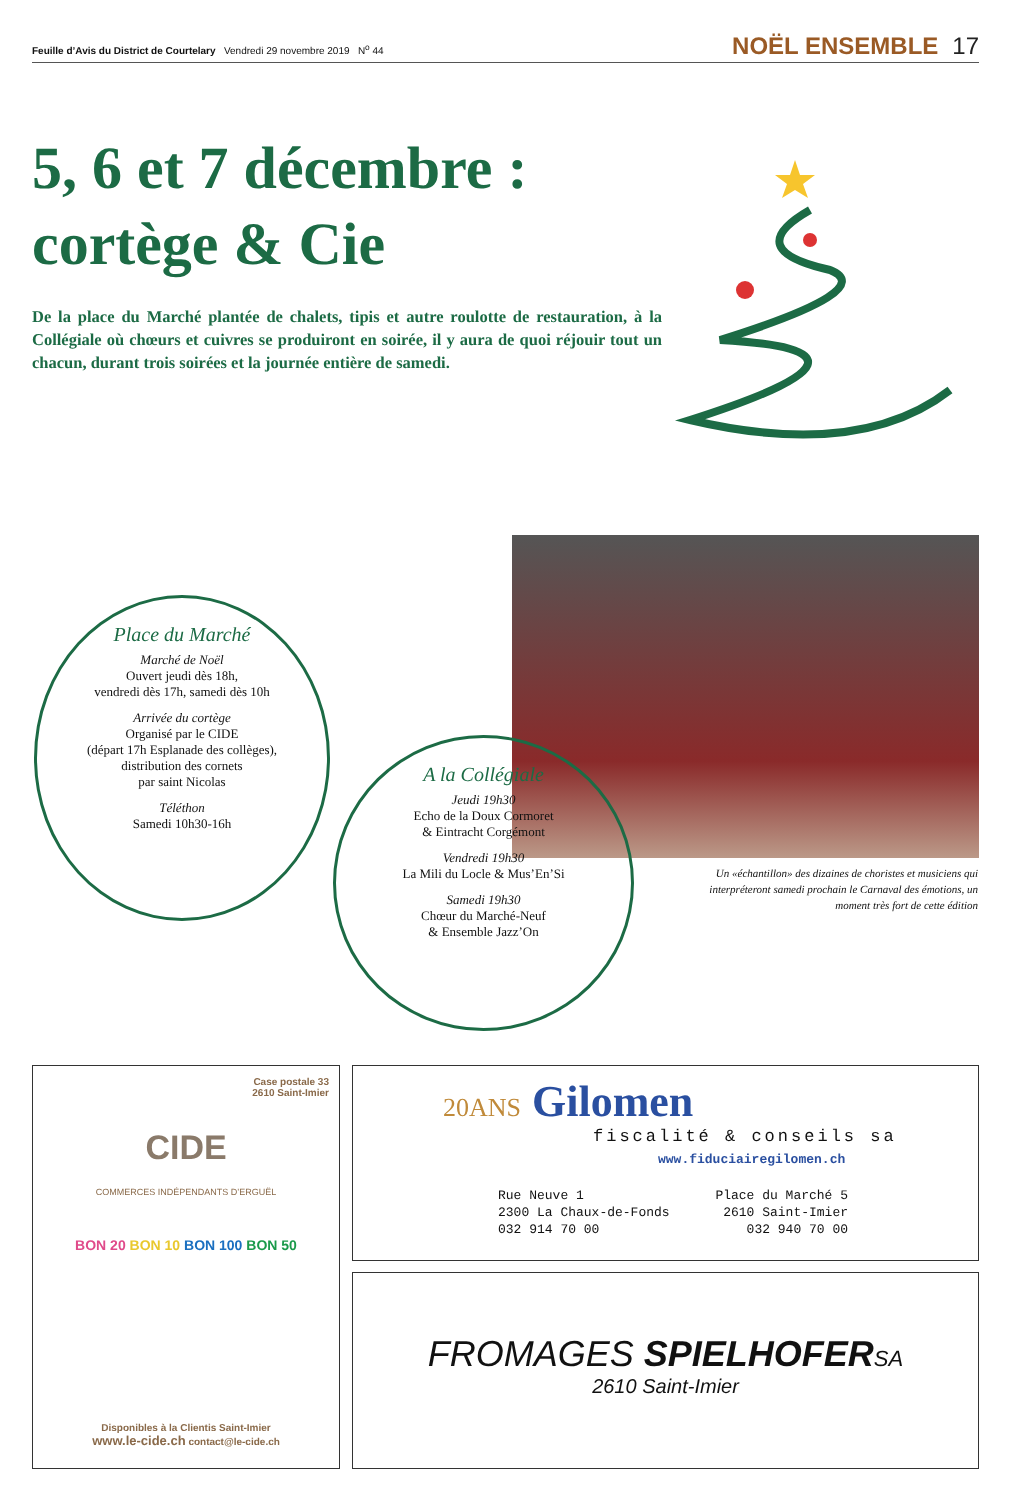Feuille d’Avis du District de Courtelary Vendredi 29 novembre 2019 N<sup>o</sup> 44
NOËL ENSEMBLE 17
5, 6 et 7 décembre :
cortège & Cie
De la place du Marché plantée de chalets, tipis et autre roulotte de restauration, à la Collégiale où chœurs et cuivres se produiront en soirée, il y aura de quoi réjouir tout un chacun, durant trois soirées et la journée entière de samedi.
Place du Marché
Marché de Noël
Ouvert jeudi dès 18h,
vendredi dès 17h, samedi dès 10h
Arrivée du cortège
Organisé par le CIDE
(départ 17h Esplanade des collèges),
distribution des cornets
par saint Nicolas
Téléthon
Samedi 10h30-16h
Un «échantillon» des dizaines de choristes et musiciens qui interpréteront samedi prochain le Carnaval des émotions, un moment très fort de cette édition
A la Collégiale
Jeudi 19h30
Echo de la Doux Cormoret
& Eintracht Corgémont
Vendredi 19h30
La Mili du Locle & Mus’En’Si
Samedi 19h30
Chœur du Marché-Neuf
& Ensemble Jazz’On
Case postale 33
2610 Saint-Imier
CIDE
COMMERCES INDÉPENDANTS D’ERGUËL
BON 20 BON 10 BON 100 BON 50
Disponibles à la Clientis Saint-Imier
www.le-cide.ch contact@le-cide.ch
20ANS Gilomen
fiscalité & conseils sa
www.fiduciairegilomen.ch
Rue Neuve 1
2300 La Chaux-de-Fonds
032 914 70 00
Place du Marché 5
2610 Saint-Imier
032 940 70 00
FROMAGES SPIELHOFER SA
2610 Saint-Imier